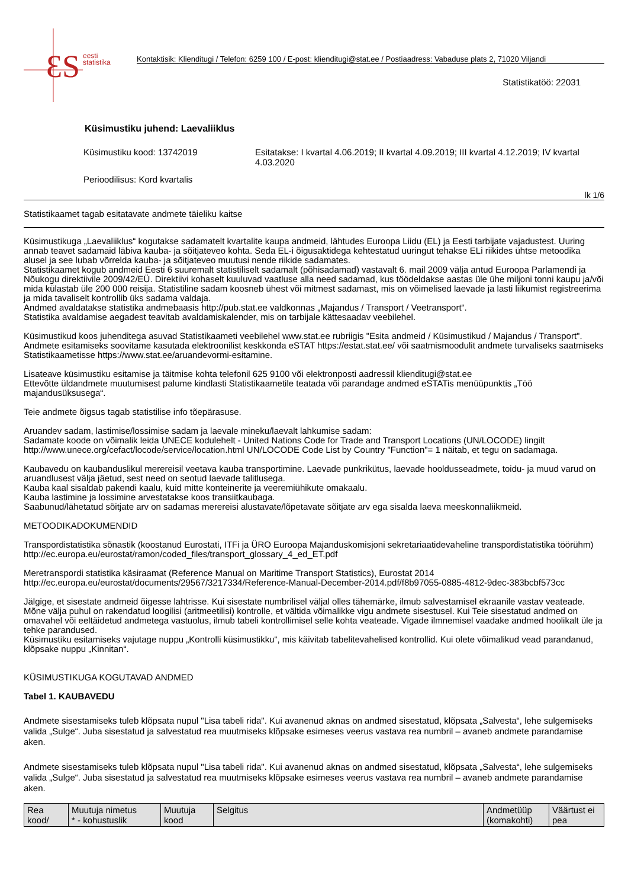ƐS
eesti
statistika
Kontaktisik: Klienditugi / Telefon: 6259 100 / E-post: klienditugi@stat.ee / Postiaadress: Vabaduse plats 2, 71020 Viljandi
Statistikatöö: 22031
Küsimustiku juhend: Laevaliiklus
Küsimustiku kood: 13742019 Esitatakse: I kvartal 4.06.2019; II kvartal 4.09.2019; III kvartal 4.12.2019; IV kvartal 4.03.2020
Perioodilisus: Kord kvartalis
lk 1/6
Statistikaamet tagab esitatavate andmete täieliku kaitse
Küsimustikuga „Laevaliiklus“ kogutakse sadamatelt kvartalite kaupa andmeid, lähtudes Euroopa Liidu (EL) ja Eesti tarbijate vajadustest. Uuring annab teavet sadamaid läbiva kauba- ja sõitjateveo kohta. Seda EL-i õigusaktidega kehtestatud uuringut tehakse ELi riikides ühtse metoodika alusel ja see lubab võrrelda kauba- ja sõitjateveo muutusi nende riikide sadamates.
Statistikaamet kogub andmeid Eesti 6 suuremalt statistiliselt sadamalt (põhisadamad) vastavalt 6. mail 2009 välja antud Euroopa Parlamendi ja Nõukogu direktiivile 2009/42/EÜ. Direktiivi kohaselt kuuluvad vaatluse alla need sadamad, kus töödeldakse aastas üle ühe miljoni tonni kaupu ja/või mida külastab üle 200 000 reisija. Statistiline sadam koosneb ühest või mitmest sadamast, mis on võimelised laevade ja lasti liikumist registreerima ja mida tavaliselt kontrollib üks sadama valdaja.
Andmed avaldatakse statistika andmebaasis http://pub.stat.ee valdkonnas „Majandus / Transport / Veetransport“.
Statistika avaldamise aegadest teavitab avaldamiskalender, mis on tarbijale kättesaadav veebilehel.
Küsimustikud koos juhenditega asuvad Statistikaameti veebilehel www.stat.ee rubriigis "Esita andmeid / Küsimustikud / Majandus / Transport". Andmete esitamiseks soovitame kasutada elektroonilist keskkonda eSTAT https://estat.stat.ee/ või saatmismoodulit andmete turvaliseks saatmiseks Statistikaametisse https://www.stat.ee/aruandevormi-esitamine.
Lisateave küsimustiku esitamise ja täitmise kohta telefonil 625 9100 või elektronposti aadressil klienditugi@stat.ee
Ettevõtte üldandmete muutumisest palume kindlasti Statistikaametile teatada või parandage andmed eSTATis menüüpunktis „Töö majandusüksusega“.
Teie andmete õigsus tagab statistilise info tõepärasuse.
Aruandev sadam, lastimise/lossimise sadam ja laevale mineku/laevalt lahkumise sadam:
Sadamate koode on võimalik leida UNECE kodulehelt - United Nations Code for Trade and Transport Locations (UN/LOCODE) lingilt http://www.unece.org/cefact/locode/service/location.html UN/LOCODE Code List by Country "Function"= 1 näitab, et tegu on sadamaga.
Kaubavedu on kaubanduslikul merereisil veetava kauba transportimine. Laevade punkrikütus, laevade hooldusseadmete, toidu- ja muud varud on aruandlusest välja jäetud, sest need on seotud laevade talitlusega.
Kauba kaal sisaldab pakendi kaalu, kuid mitte konteinerite ja veeremiühikute omakaalu.
Kauba lastimine ja lossimine arvestatakse koos transiitkaubaga.
Saabunud/lähetatud sõitjate arv on sadamas merereisi alustavate/lõpetavate sõitjate arv ega sisalda laeva meeskonnaliikmeid.
METOODIKADOKUMENDID
Transpordistatistika sõnastik (koostanud Eurostati, ITFi ja ÜRO Euroopa Majanduskomisjoni sekretariaatidevaheline transpordistatistika töörühm)
http://ec.europa.eu/eurostat/ramon/coded_files/transport_glossary_4_ed_ET.pdf
Meretranspordi statistika käsiraamat (Reference Manual on Maritime Transport Statistics), Eurostat 2014
http://ec.europa.eu/eurostat/documents/29567/3217334/Reference-Manual-December-2014.pdf/f8b97055-0885-4812-9dec-383bcbf573cc
Jälgige, et sisestate andmeid õigesse lahtrisse. Kui sisestate numbrilisel väljal olles tähemärke, ilmub salvestamisel ekraanile vastav veateade. Mõne välja puhul on rakendatud loogilisi (aritmeetilisi) kontrolle, et vältida võimalikke vigu andmete sisestusel. Kui Teie sisestatud andmed on omavahel või eeltäidetud andmetega vastuolus, ilmub tabeli kontrollimisel selle kohta veateade. Vigade ilmnemisel vaadake andmed hoolikalt üle ja tehke parandused.
Küsimustiku esitamiseks vajutage nuppu „Kontrolli küsimustikku“, mis käivitab tabelitevahelised kontrollid. Kui olete võimalikud vead parandanud, klõpsake nuppu „Kinnitan“.
KÜSIMUSTIKUGA KOGUTAVAD ANDMED
Tabel 1. KAUBAVEDU
Andmete sisestamiseks tuleb klõpsata nupul "Lisa tabeli rida". Kui avanenud aknas on andmed sisestatud, klõpsata „Salvesta“, lehe sulgemiseks valida „Sulge“. Juba sisestatud ja salvestatud rea muutmiseks klõpsake esimeses veerus vastava rea numbril – avaneb andmete parandamise aken.
Andmete sisestamiseks tuleb klõpsata nupul "Lisa tabeli rida". Kui avanenud aknas on andmed sisestatud, klõpsata „Salvesta“, lehe sulgemiseks valida „Sulge“. Juba sisestatud ja salvestatud rea muutmiseks klõpsake esimeses veerus vastava rea numbril – avaneb andmete parandamise aken.
| Rea kood/ | Muutuja nimetus * - kohustuslik | Muutuja kood | Selgitus | Andmetüüp (komakohti) | Väärtust ei pea |